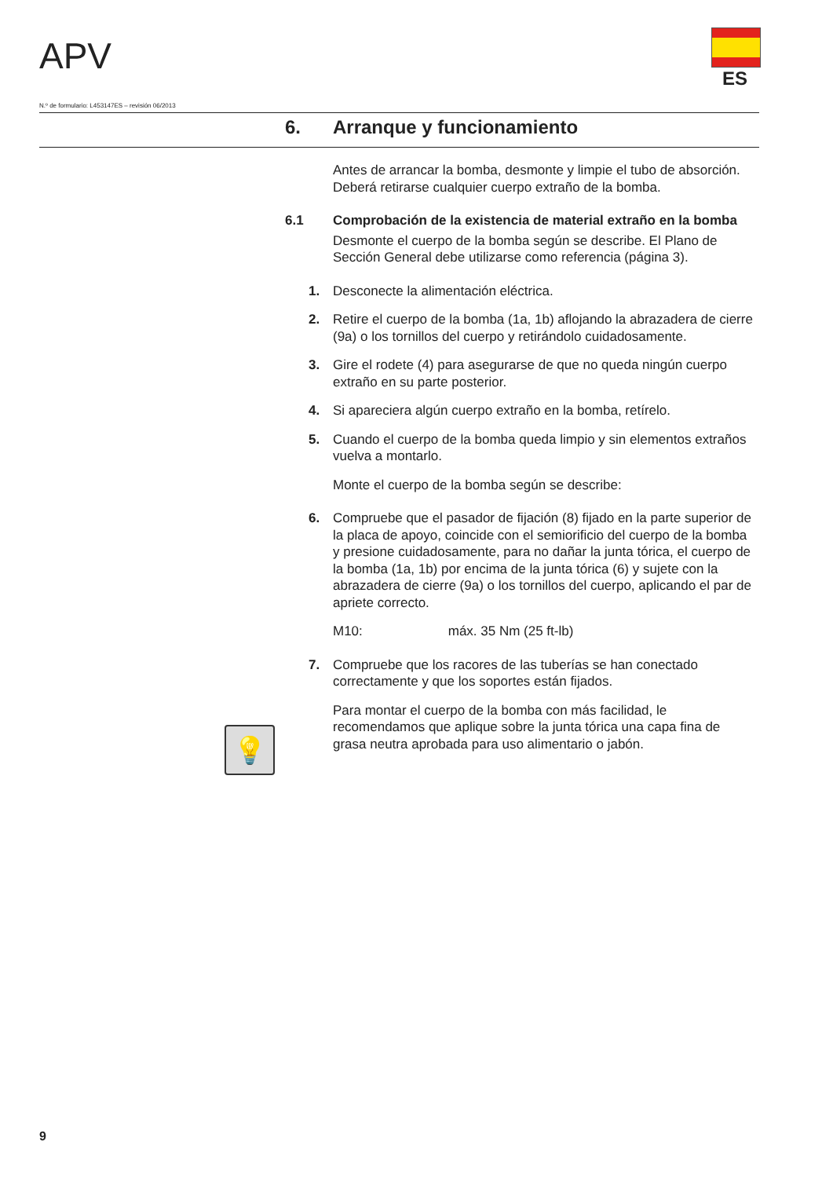APV
ES
N.º de formulario: L453147ES – revisión 06/2013
6. Arranque y funcionamiento
Antes de arrancar la bomba, desmonte y limpie el tubo de absorción. Deberá retirarse cualquier cuerpo extraño de la bomba.
6.1 Comprobación de la existencia de material extraño en la bomba
Desmonte el cuerpo de la bomba según se describe. El Plano de Sección General debe utilizarse como referencia (página 3).
1. Desconecte la alimentación eléctrica.
2. Retire el cuerpo de la bomba (1a, 1b) aflojando la abrazadera de cierre (9a) o los tornillos del cuerpo y retirándolo cuidadosamente.
3. Gire el rodete (4) para asegurarse de que no queda ningún cuerpo extraño en su parte posterior.
4. Si apareciera algún cuerpo extraño en la bomba, retírelo.
5. Cuando el cuerpo de la bomba queda limpio y sin elementos extraños vuelva a montarlo.
Monte el cuerpo de la bomba según se describe:
6. Compruebe que el pasador de fijación (8) fijado en la parte superior de la placa de apoyo, coincide con el semiorificio del cuerpo de la bomba y presione cuidadosamente, para no dañar la junta tórica, el cuerpo de la bomba (1a, 1b) por encima de la junta tórica (6) y sujete con la abrazadera de cierre (9a) o los tornillos del cuerpo, aplicando el par de apriete correcto.
M10: máx. 35 Nm (25 ft-lb)
7. Compruebe que los racores de las tuberías se han conectado correctamente y que los soportes están fijados.
Para montar el cuerpo de la bomba con más facilidad, le recomendamos que aplique sobre la junta tórica una capa fina de grasa neutra aprobada para uso alimentario o jabón.
💡
9